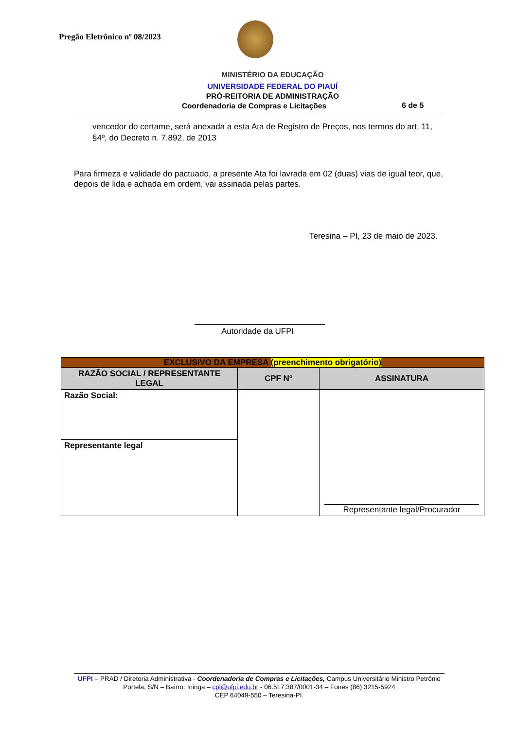Pregão Eletrônico nº 08/2023
MINISTÉRIO DA EDUCAÇÃO
UNIVERSIDADE FEDERAL DO PIAUÍ
PRÓ-REITORIA DE ADMINISTRAÇÃO
Coordenadoria de Compras e Licitações
6 de 5
vencedor do certame, será anexada a esta Ata de Registro de Preços, nos termos do art. 11, §4º, do Decreto n. 7.892, de 2013
Para firmeza e validade do pactuado, a presente Ata foi lavrada em 02 (duas) vias de igual teor, que, depois de lida e achada em ordem, vai assinada pelas partes.
Teresina – PI, 23 de maio de 2023.
Autoridade da UFPI
| EXCLUSIVO DA EMPRESA (preenchimento obrigatório) | | |
| --- | --- | --- |
| RAZÃO SOCIAL / REPRESENTANTE LEGAL | CPF Nº | ASSINATURA |
| Razão Social: | | Representante legal/Procurador |
| Representante legal | | |
UFPI – PRAD / Diretoria Administrativa - Coordenadoria de Compras e Licitações, Campus Universitário Ministro Petrônio Portela, S/N – Bairro: Ininga – cpl@ufpi.edu.br - 06.517.387/0001-34 – Fones (86) 3215-5924
CEP 64049-550 – Teresina-PI.